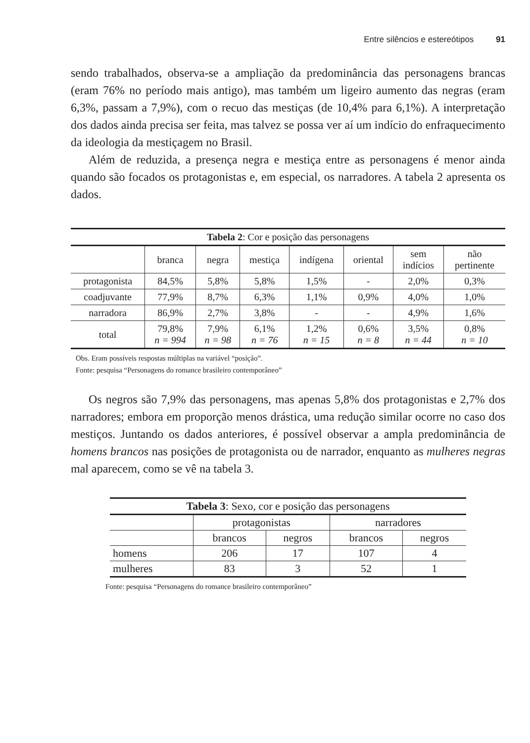Entre silêncios e estereótipos 91
sendo trabalhados, observa-se a ampliação da predominância das personagens brancas (eram 76% no período mais antigo), mas também um ligeiro aumento das negras (eram 6,3%, passam a 7,9%), com o recuo das mestiças (de 10,4% para 6,1%). A interpretação dos dados ainda precisa ser feita, mas talvez se possa ver aí um indício do enfraquecimento da ideologia da mestiçagem no Brasil.
Além de reduzida, a presença negra e mestiça entre as personagens é menor ainda quando são focados os protagonistas e, em especial, os narradores. A tabela 2 apresenta os dados.
| Tabela 2 : Cor e posição das personagens | | | | | | | |
| --- | --- | --- | --- | --- | --- | --- | --- |
| | branca | negra | mestiça | indígena | oriental | sem indícios | não pertinente |
| protagonista | 84,5% | 5,8% | 5,8% | 1,5% | - | 2,0% | 0,3% |
| coadjuvante | 77,9% | 8,7% | 6,3% | 1,1% | 0,9% | 4,0% | 1,0% |
| narradora | 86,9% | 2,7% | 3,8% | - | - | 4,9% | 1,6% |
| total | 79,8% n = 994 | 7,9% n = 98 | 6,1% n = 76 | 1,2% n = 15 | 0,6% n = 8 | 3,5% n = 44 | 0,8% n = 10 |
Obs. Eram possíveis respostas múltiplas na variável “posição”.
Fonte: pesquisa “Personagens do romance brasileiro contemporâneo”
Os negros são 7,9% das personagens, mas apenas 5,8% dos protagonistas e 2,7% dos narradores; embora em proporção menos drástica, uma redução similar ocorre no caso dos mestiços. Juntando os dados anteriores, é possível observar a ampla predominância de homens brancos nas posições de protagonista ou de narrador, enquanto as mulheres negras mal aparecem, como se vê na tabela 3.
| Tabela 3 : Sexo, cor e posição das personagens | | | | |
| --- | --- | --- | --- | --- |
| | protagonistas | | narradores | |
| | brancos | negros | brancos | negros |
| homens | 206 | 17 | 107 | 4 |
| mulheres | 83 | 3 | 52 | 1 |
Fonte: pesquisa “Personagens do romance brasileiro contemporâneo”